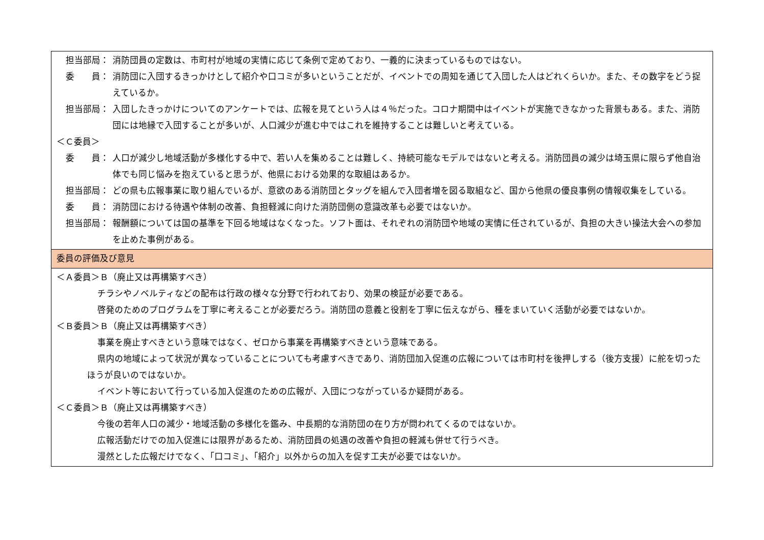| 担当部局： 消防団員の定数は、市町村が地域の実情に応じて条例で定めており、一義的に決まっているものではない。 委 員： 消防団に入団するきっかけとして紹介や口コミが多いということだが、イベントでの周知を通じて入団した人はどれくらいか。また、その数字をどう捉えているか。 担当部局： 入団したきっかけについてのアンケートでは、広報を見てという人は４％だった。コロナ期間中はイベントが実施できなかった背景もある。また、消防団には地縁で入団することが多いが、人口減少が進む中ではこれを維持することは難しいと考えている。 ＜Ｃ委員＞ 委 員： 人口が減少し地域活動が多様化する中で、若い人を集めることは難しく、持続可能なモデルではないと考える。消防団員の減少は埼玉県に限らず他自治体でも同じ悩みを抱えていると思うが、他県における効果的な取組はあるか。 担当部局： どの県も広報事業に取り組んでいるが、意欲のある消防団とタッグを組んで入団者増を図る取組など、国から他県の優良事例の情報収集をしている。 委 員： 消防団における待遇や体制の改善、負担軽減に向けた消防団側の意識改革も必要ではないか。 担当部局： 報酬額については国の基準を下回る地域はなくなった。ソフト面は、それぞれの消防団や地域の実情に任されているが、負担の大きい操法大会への参加を止めた事例がある。 |
| 委員の評価及び意見 |
| ＜Ａ委員＞Ｂ（廃止又は再構築すべき） チラシやノベルティなどの配布は行政の様々な分野で行われており、効果の検証が必要である。 啓発のためのプログラムを丁寧に考えることが必要だろう。消防団の意義と役割を丁寧に伝えながら、種をまいていく活動が必要ではないか。 ＜Ｂ委員＞Ｂ（廃止又は再構築すべき） 事業を廃止すべきという意味ではなく、ゼロから事業を再構築すべきという意味である。 県内の地域によって状況が異なっていることについても考慮すべきであり、消防団加入促進の広報については市町村を後押しする（後方支援）に舵を切ったほうが良いのではないか。 イベント等において行っている加入促進のための広報が、入団につながっているか疑問がある。 ＜Ｃ委員＞Ｂ（廃止又は再構築すべき） 今後の若年人口の減少・地域活動の多様化を鑑み、中長期的な消防団の在り方が問われてくるのではないか。 広報活動だけでの加入促進には限界があるため、消防団員の処遇の改善や負担の軽減も併せて行うべき。 漫然とした広報だけでなく、「口コミ」、「紹介」以外からの加入を促す工夫が必要ではないか。 |